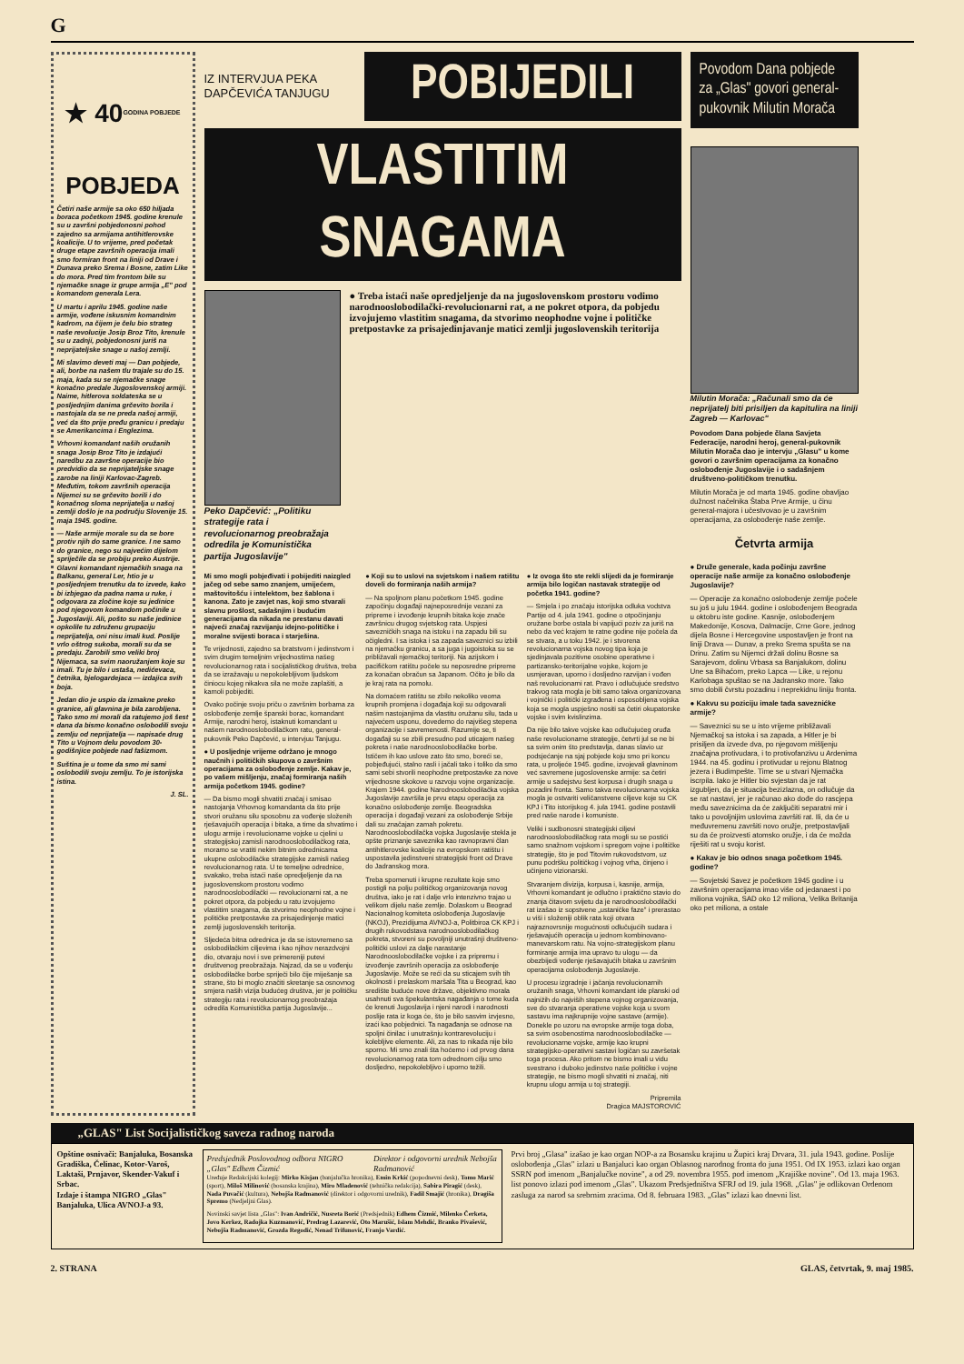G
★ 40
GODINA POBJEDE
POBJEDA
Četiri naše armije sa oko 650 hiljada boraca početkom 1945. godine krenule su u završni pobjedonosni pohod zajedno sa armijama antihitlerovske koalicije. U to vrijeme, pred početak druge etape završnih operacija imali smo formiran front na liniji od Drave i Dunava preko Srema i Bosne, zatim Like do mora. Pred tim frontom bile su njemačke snage iz grupe armija „E" pod komandom generala Lera.
U martu i aprilu 1945. godine naše armije, vođene iskusnim komandnim kadrom, na čijem je čelu bio strateg naše revolucije Josip Broz Tito, krenule su u zadnji, pobjedonosni juriš na neprijateljske snage u našoj zemlji.
Mi slavimo deveti maj — Dan pobjede, ali, borbe na našem tlu trajale su do 15. maja, kada su se njemačke snage konačno predale Jugoslovenskoj armiji. Naime, hitlerova soldateska se u posljednjim danima grčevito borila i nastojala da se ne preda našoj armiji, već da što prije pređu granicu i predaju se Amerikancima i Englezima.
Vrhovni komandant naših oružanih snaga Josip Broz Tito je izdajući naredbu za završne operacije bio predvidio da se neprijateljske snage zarobe na liniji Karlovac-Zagreb. Međutim, tokom završnih operacija Nijemci su se grčevito borili i do konačnog sloma neprijatelja u našoj zemlji došlo je na području Slovenije 15. maja 1945. godine.
— Naše armije morale su da se bore protiv njih do same granice. I ne samo do granice, nego su najvećim dijelom spriječile da se probiju preko Austrije. Glavni komandant njemačkih snaga na Balkanu, general Ler, htio je u posljednjem trenutku da to izvede, kako bi izbjegao da padna nama u ruke, i odgovara za zločine koje su jedinice pod njegovom komandom počinile u Jugoslaviji. Ali, pošto su naše jedinice opkolile tu združenu grupaciju neprijatelja, oni nisu imali kud. Poslije vrlo oštrog sukoba, morali su da se predaju. Zarobili smo veliki broj Nijemaca, sa svim naoružanjem koje su imali. Tu je bilo i ustaša, nedićevaca, četnika, bjelogardejaca — izdajica svih boja.
Jedan dio je uspio da izmakne preko granice, ali glavnina je bila zarobljena. Tako smo mi morali da ratujemo još šest dana da bismo konačno oslobodili svoju zemlju od neprijatelja — napisaće drug Tito u Vojnom delu povodom 30-godišnjice pobjede nad fašizmom.
Suština je u tome da smo mi sami oslobodili svoju zemlju. To je istorijska istina.
J. SL.
IZ INTERVJUA PEKA DAPČEVIĆA TANJUGU
POBIJEDILI
VLASTITIM SNAGAMA
Peko Dapčević: „Politiku strategije rata i revolucionarnog preobražaja odredila je Komunistička partija Jugoslavije"
● Treba istaći naše opredjeljenje da na jugoslovenskom prostoru vodimo narodnooslobodilački-revolucionarni rat, a ne pokret otpora, da pobjedu izvojujemo vlastitim snagama, da stvorimo neophodne vojne i političke pretpostavke za prisajedinjavanje matici zemlji jugoslovenskih teritorija
Mi smo mogli pobjeđivati i pobijediti naizgled jačeg od sebe samo znanjem, umijećem, maštovitošću i intelektom, bez šablona i kanona. Zato je zavjet nas, koji smo stvarali slavnu prošlost, sadašnjim i budućim generacijama da nikada ne prestanu davati najveći značaj razvijanju idejno-političke i moralne svijesti boraca i starješina.
Te vrijednosti, zajedno sa bratstvom i jedinstvom i svim drugim temeljnim vrijednostima našeg revolucionarnog rata i socijalističkog društva, treba da se izražavaju u nepokolebljivom ljudskom činiocu kojeg nikakva sila ne može zaplašiti, a kamoli pobijediti.
Ovako počinje svoju priču o završnim borbama za oslobođenje zemlje španski borac, komandant Armije, narodni heroj, istaknuti komandant u našem narodnooslobodilačkom ratu, general-pukovnik Peko Dapčević, u intervjuu Tanjugu.
● U posljednje vrijeme održano je mnogo naučnih i političkih skupova o završnim operacijama za oslobođenje zemlje. Kakav je, po vašem mišljenju, značaj formiranja naših armija početkom 1945. godine?
— Da bismo mogli shvatiti značaj i smisao nastojanja Vrhovnog komandanta da što prije stvori oružanu silu sposobnu za vođenje složenih rješavajućih operacija i bitaka, a time da shvatimo i ulogu armije i revolucionarne vojske u cjelini u strategijskoj zamisli narodnooslobodilačkog rata, moramo se vratiti nekim bitnim odrednicama ukupne oslobodilačke strategijske zamisli našeg revolucionarnog rata. U te temeljne odrednice, svakako, treba istaći naše opredjeljenje da na jugoslovenskom prostoru vodimo narodnooslobodilački — revolucionarni rat, a ne pokret otpora, da pobjedu u ratu izvojujemo vlastitim snagama, da stvorimo neophodne vojne i političke pretpostavke za prisajedinjenje matici zemlji jugoslovenskih teritorija.
Sljedeća bitna odrednica je da se istovremeno sa oslobodilačkim ciljevima i kao njihov nerazdvojni dio, otvaraju novi i sve primereniji putevi društvenog preobražaja. Najzad, da se u vođenju oslobodilačke borbe spriječi bilo čije miješanje sa strane, što bi moglo značiti skretanje sa osnovnog smjera naših vizija budućeg društva, jer je političku strategiju rata i revolucionarnog preobražaja odredila Komunistička partija Jugoslavije...
● Koji su to uslovi na svjetskom i našem ratištu doveli do formiranja naših armija?
— Na spoljnom planu početkom 1945. godine započinju događaji najneposrednije vezani za pripreme i izvođenje krupnih bitaka koje znače završnicu drugog svjetskog rata. Uspjesi savezničkih snaga na istoku i na zapadu bili su očigledni. I sa istoka i sa zapada saveznici su izbili na njemačku granicu, a sa juga i jugoistoka su se približavali njemačkoj teritoriji. Na azijskom i pacifičkom ratištu počele su neposredne pripreme za konačan obračun sa Japanom. Očito je bilo da je kraj rata na pomolu.
Na domaćem ratištu se zbilo nekoliko veoma krupnih promjena i događaja koji su odgovarali našim nastojanjima da vlastitu oružanu silu, tada u najvećem usponu, dovedemo do najvišeg stepena organizacije i savremenosti. Razumije se, ti događaji su se zbili presudno pod uticajem našeg pokreta i naše narodnooslobodilačke borbe. Ističem ih kao uslove zato što smo, boreći se, pobjeđujući, stalno rasli i jačali tako i toliko da smo sami sebi stvorili neophodne pretpostavke za nove vrijednosne skokove u razvoju vojne organizacije. Krajem 1944. godine Narodnooslobodilačka vojska Jugoslavije završila je prvu etapu operacija za konačno oslobođenje zemlje. Beogradska operacija i događaji vezani za oslobođenje Srbije dali su značajan zamah pokretu. Narodnooslobodilačka vojska Jugoslavije stekla je opšte priznanje saveznika kao ravnopravni član antihitlerovske koalicije na evropskom ratištu i uspostavila jedinstveni strategijski front od Drave do Jadranskog mora.
Treba spomenuti i krupne rezultate koje smo postigli na polju političkog organizovanja novog društva, iako je rat i dalje vrlo intenzivno trajao u velikom dijelu naše zemlje. Dolaskom u Beograd Nacionalnog komiteta oslobođenja Jugoslavije (NKOJ), Prezidijuma AVNOJ-a, Politbiroa CK KPJ i drugih rukovodstava narodnooslobodilačkog pokreta, stvoreni su povoljniji unutrašnji društveno-politički uslovi za dalje narastanje Narodnooslobodilačke vojske i za pripremu i izvođenje završnih operacija za oslobođenje Jugoslavije. Može se reći da su sticajem svih tih okolnosti i prelaskom maršala Tita u Beograd, kao središte buduće nove države, objektivno morala usahnuti sva špekulantska nagađanja o tome kuda će krenuti Jugoslavija i njeni narodi i narodnosti poslije rata iz koga će, što je bilo sasvim izvjesno, izaći kao pobjednici. Ta nagađanja se odnose na spoljni činilac i unutrašnju kontrarevoluciju i kolebljive elemente. Ali, za nas to nikada nije bilo sporno. Mi smo znali šta hoćemo i od prvog dana revolucionarnog rata tom odrednom cilju smo dosljedno, nepokolebljivo i uporno težili.
● Iz ovoga što ste rekli slijedi da je formiranje armija bilo logičan nastavak strategije od početka 1941. godine?
— Smjela i po značaju istorijska odluka vodstva Partije od 4. jula 1941. godine o otpočinjanju oružane borbe ostala bi vapijući poziv za juriš na nebo da već krajem te ratne godine nije počela da se stvara, a u toku 1942. je i stvorena revolucionarna vojska novog tipa koja je sjedinjavala pozitivne osobine operativne i partizansko-teritorijalne vojske, kojom je usmjeravan, uporno i dosljedno razvijan i vođen naš revolucionarni rat. Pravo i odlučujuće sredstvo trakvog rata mogla je biti samo takva organizovana i vojnički i politički izgrađena i osposobljena vojska koja se mogla uspješno nositi sa četiri okupatorske vojske i svim kvislinzima.
Da nije bilo takve vojske kao odlučujućeg oruđa naše revolucionarne strategije, četvrti jul se ne bi sa svim onim što predstavlja, danas slavio uz podsjećanje na sjaj pobjede koju smo pri koncu rata, u proljeće 1945. godine, izvojevali glavninom već savremene jugoslovenske armije: sa četiri armije u sadejstvu šest korpusa i drugih snaga u pozadini fronta. Samo takva revolucionarna vojska mogla je ostvariti veličanstvene ciljeve koje su CK KPJ i Tito istorijskog 4. jula 1941. godine postavili pred naše narode i komuniste.
Veliki i sudbonosni strategijski ciljevi narodnooslobodilačkog rata mogli su se postići samo snažnom vojskom i spregom vojne i političke strategije, što je pod Titovim rukovodstvom, uz punu podršku političkog i vojnog vrha, činjeno i učinjeno vizionarski.
Stvaranjem divizija, korpusa i, kasnije, armija, Vrhovni komandant je odlučno i praktično stavio do znanja čitavom svijetu da je narodnooslobodilački rat izašao iz sopstvene „ustaničke faze" i prerastao u viši i složeniji oblik rata koji otvara najraznovrsnije mogućnosti odlučujućih sudara i rješavajućih operacija u jednom kombinovano-manevarskom ratu. Na vojno-strategijskom planu formiranje armija ima upravo tu ulogu — da obezbijedi vođenje rješavajućih bitaka u završnim operacijama oslobođenja Jugoslavije.
U procesu izgradnje i jačanja revolucionarnih oružanih snaga, Vrhovni komandant ide planski od najnižih do najviših stepena vojnog organizovanja, sve do stvaranja operativne vojske koja u svom sastavu ima najkrupnije vojne sastave (armije). Donekle po uzoru na evropske armije toga doba, sa svim osobenostima narodnooslobodilačke — revolucionarne vojske, armije kao krupni strategijsko-operativni sastavi logičan su završetak toga procesa. Ako pritom ne bismo imali u vidu svestrano i duboko jedinstvo naše političke i vojne strategije, ne bismo mogli shvatiti ni značaj, niti krupnu ulogu armija u toj strategiji.
Pripremila
Dragica MAJSTOROVIĆ
Povodom Dana pobjede za „Glas" govori general-pukovnik Milutin Morača
Milutin Morača: „Računali smo da će neprijatelj biti prisiljen da kapitulira na liniji Zagreb — Karlovac"
Povodom Dana pobjede člana Savjeta Federacije, narodni heroj, general-pukovnik Milutin Morača dao je intervju „Glasu" u kome govori o završnim operacijama za konačno oslobođenje Jugoslavije i o sadašnjem društveno-političkom trenutku.
Milutin Morača je od marta 1945. godine obavljao dužnost načelnika Štaba Prve Armije, u činu general-majora i učestvovao je u završnim operacijama, za oslobođenje naše zemlje.
Četvrta armija
● Druže generale, kada počinju završne operacije naše armije za konačno oslobođenje Jugoslavije?
— Operacije za konačno oslobođenje zemlje počele su još u julu 1944. godine i oslobođenjem Beograda u oktobru iste godine. Kasnije, oslobođenjem Makedonije, Kosova, Dalmacije, Crne Gore, jednog dijela Bosne i Hercegovine uspostavljen je front na liniji Drava — Dunav, a preko Srema spušta se na Drinu. Zatim su Nijemci držali dolinu Bosne sa Sarajevom, dolinu Vrbasa sa Banjalukom, dolinu Une sa Bihaćom, preko Lapca — Like, u rejonu Karlobaga spuštao se na Jadransko more. Tako smo dobili čvrstu pozadinu i neprekidnu liniju fronta.
● Kakvu su poziciju imale tada saveznićke armije?
— Saveznici su se u isto vrijeme približavali Njemačkoj sa istoka i sa zapada, a Hitler je bi prisiljen da izvede dva, po njegovom mišljenju značajna protivudara, i to protivofanzivu u Ardenima 1944. na 45. godinu i protivudar u rejonu Blatnog jezera i Budimpešte. Time se u stvari Njemačka iscrpila. Iako je Hitler bio svjestan da je rat izgubljen, da je situacija bezizlazna, on odlučuje da se rat nastavi, jer je računao ako dođe do rascjepa među saveznicima da će zaključiti separatni mir i tako u povoljnijim uslovima završiti rat. Ili, da će u međuvremenu završiti novo oružje, pretpostavljali su da će proizvesti atomsko oružje, i da će možda riješiti rat u svoju korist.
● Kakav je bio odnos snaga početkom 1945. godine?
— Sovjetski Savez je početkom 1945 godine i u završnim operacijama imao više od jedanaest i po miliona vojnika, SAD oko 12 miliona, Velika Britanija oko pet miliona, a ostale
„GLAS" List Socijalističkog saveza radnog naroda
Opštine osnivači: Banjaluka, Bosanska Gradiška, Čelinac, Kotor-Varoš, Laktaši, Prnjavor, Skender-Vakuf i Srbac.
Izdaje i štampa NIGRO „Glas" Banjaluka, Ulica AVNOJ-a 93.
Predsjednik Poslovodnog odbora NIGRO „Glas" Edhem Čizmić Direktor i odgovorni urednik Nebojša Radmanović
Uređuje Redakcijski kolegij: Mirko Kisjan (banjalučka hronika), Emin Krkić (popodnevni desk), Tomo Marić (sport), Miloš Milinović (bosanska krajina), Miro Mladenović (tehnička redakcija), Sabira Piragić (desk), Nada Puvačić (kultura), Nebojša Radmanović (direktor i odgovorni urednik), Fadil Smajić (hronika), Dragiša Spremo (Nedjeljni Glas).
Novinski savjet lista „Glas": Ivan Andričić, Nusreta Borić (Predsjednik) Edhem Čizmić, Milenko Čerketa, Jovo Kerkez, Radojka Kuzmanović, Predrag Lazarević, Oto Marušić, Islam Mehdić, Branko Pivašević, Nebojša Radmanović, Grozda Regodić, Nenad Trifunović, Franjo Vardić.
Prvi broj „Glasa" izašao je kao organ NOP-a za Bosansku krajinu u Župici kraj Drvara, 31. jula 1943. godine. Poslije oslobođenja „Glas" izlazi u Banjaluci kao organ Oblasnog narodnog fronta do juna 1951. Od IX 1953. izlazi kao organ SSRN pod imenom „Banjalučke novine", a od 29. novembra 1955. pod imenom „Krajiške novine". Od 13. maja 1963. list ponovo izlazi pod imenom „Glas". Ukazom Predsjedništva SFRJ od 19. jula 1968. „Glas" je odlikovan Ordenom zasluga za narod sa srebrnim zracima. Od 8. februara 1983. „Glas" izlazi kao dnevni list.
2. STRANA GLAS, četvrtak, 9. maj 1985.